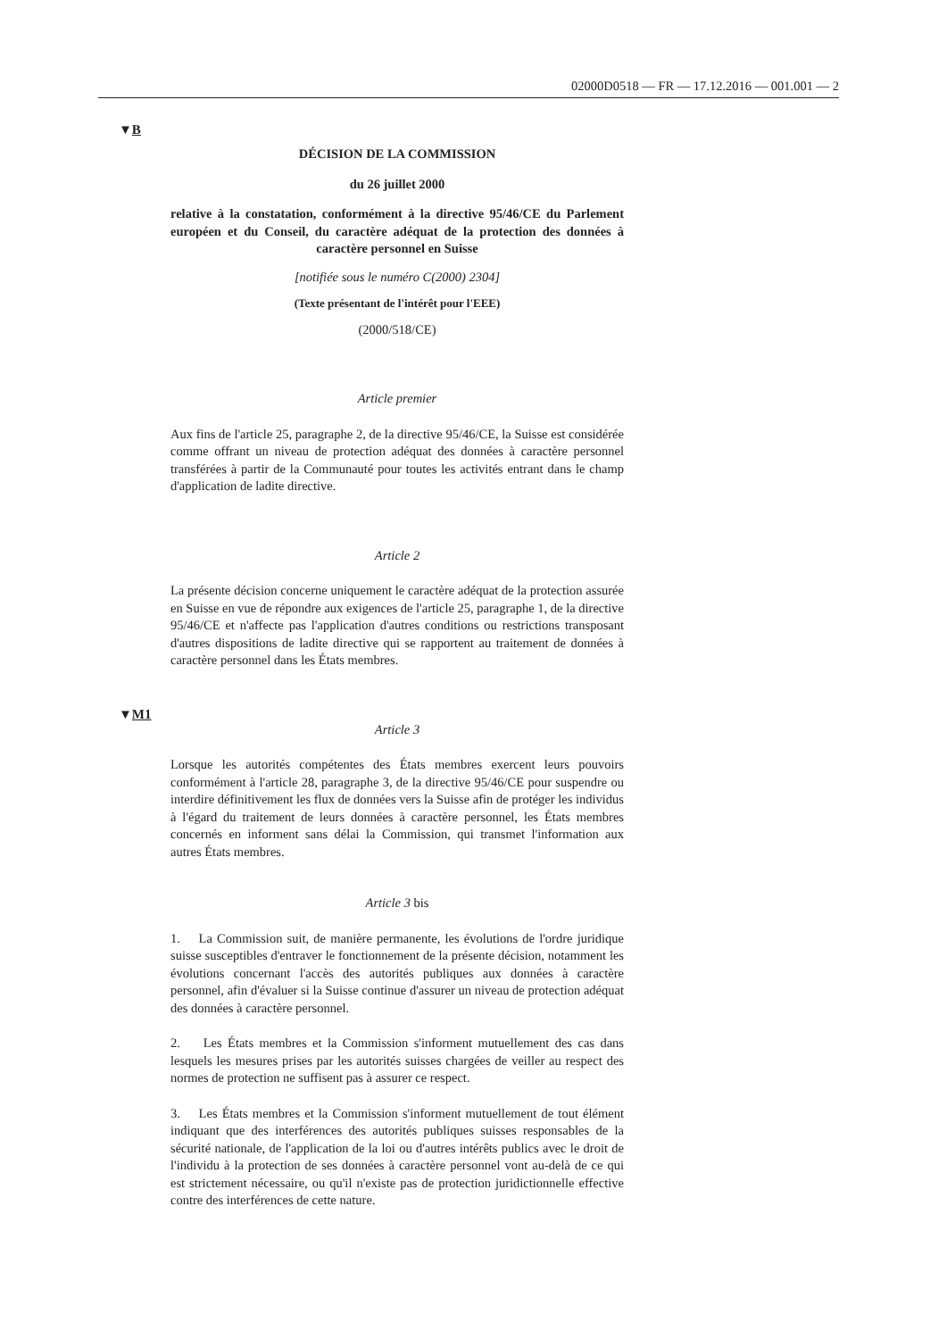02000D0518 — FR — 17.12.2016 — 001.001 — 2
▼B
▼M1
DÉCISION DE LA COMMISSION
du 26 juillet 2000
relative à la constatation, conformément à la directive 95/46/CE du Parlement européen et du Conseil, du caractère adéquat de la protection des données à caractère personnel en Suisse
[notifiée sous le numéro C(2000) 2304]
(Texte présentant de l'intérêt pour l'EEE)
(2000/518/CE)
Article premier
Aux fins de l'article 25, paragraphe 2, de la directive 95/46/CE, la Suisse est considérée comme offrant un niveau de protection adéquat des données à caractère personnel transférées à partir de la Communauté pour toutes les activités entrant dans le champ d'application de ladite directive.
Article 2
La présente décision concerne uniquement le caractère adéquat de la protection assurée en Suisse en vue de répondre aux exigences de l'article 25, paragraphe 1, de la directive 95/46/CE et n'affecte pas l'application d'autres conditions ou restrictions transposant d'autres dispositions de ladite directive qui se rapportent au traitement de données à caractère personnel dans les États membres.
Article 3
Lorsque les autorités compétentes des États membres exercent leurs pouvoirs conformément à l'article 28, paragraphe 3, de la directive 95/46/CE pour suspendre ou interdire définitivement les flux de données vers la Suisse afin de protéger les individus à l'égard du traitement de leurs données à caractère personnel, les États membres concernés en informent sans délai la Commission, qui transmet l'information aux autres États membres.
Article 3 bis
1. La Commission suit, de manière permanente, les évolutions de l'ordre juridique suisse susceptibles d'entraver le fonctionnement de la présente décision, notamment les évolutions concernant l'accès des autorités publiques aux données à caractère personnel, afin d'évaluer si la Suisse continue d'assurer un niveau de protection adéquat des données à caractère personnel.
2. Les États membres et la Commission s'informent mutuellement des cas dans lesquels les mesures prises par les autorités suisses chargées de veiller au respect des normes de protection ne suffisent pas à assurer ce respect.
3. Les États membres et la Commission s'informent mutuellement de tout élément indiquant que des interférences des autorités publiques suisses responsables de la sécurité nationale, de l'application de la loi ou d'autres intérêts publics avec le droit de l'individu à la protection de ses données à caractère personnel vont au-delà de ce qui est strictement nécessaire, ou qu'il n'existe pas de protection juridictionnelle effective contre des interférences de cette nature.